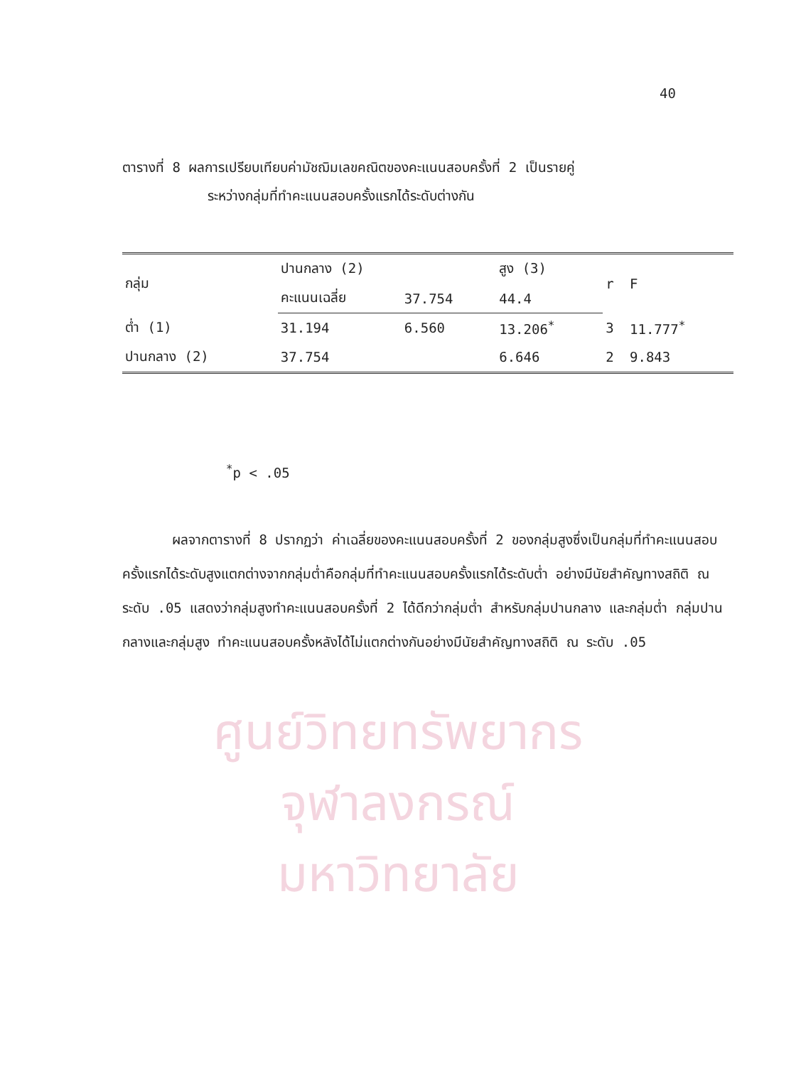40
ตารางที่ 8 ผลการเปรียบเทียบค่ามัชฌิมเลขคณิตของคะแนนสอบครั้งที่ 2 เป็นรายคู่
ระหว่างกลุ่มที่ทำคะแนนสอบครั้งแรกได้ระดับต่างกัน
| กลุ่ม | ปานกลาง (2) | | สูง (3) | r | F |
| --- | --- | --- | --- | --- | --- |
| | คะแนนเฉลี่ย | 37.754 | 44.4 | | |
| ต่ำ (1) | 31.194 | 6.560 | 13.206<sup>*</sup> | 3 | 11.777<sup>*</sup> |
| ปานกลาง (2) | 37.754 | | 6.646 | 2 | 9.843 |
<sup>*</sup> p < .05
ผลจากตารางที่ 8 ปรากฏว่า ค่าเฉลี่ยของคะแนนสอบครั้งที่ 2 ของกลุ่มสูงซึ่งเป็นกลุ่มที่ทำคะแนนสอบครั้งแรกได้ระดับสูงแตกต่างจากกลุ่มต่ำคือกลุ่มที่ทำคะแนนสอบครั้งแรกได้ระดับต่ำ อย่างมีนัยสำคัญทางสถิติ ณ ระดับ .05 แสดงว่ากลุ่มสูงทำคะแนนสอบครั้งที่ 2 ได้ดีกว่ากลุ่มต่ำ สำหรับกลุ่มปานกลาง และกลุ่มต่ำ กลุ่มปานกลางและกลุ่มสูง ทำคะแนนสอบครั้งหลังได้ไม่แตกต่างกันอย่างมีนัยสำคัญทางสถิติ ณ ระดับ .05
ศูนย์วิทยทรัพยากร
จุฬาลงกรณ์มหาวิทยาลัย